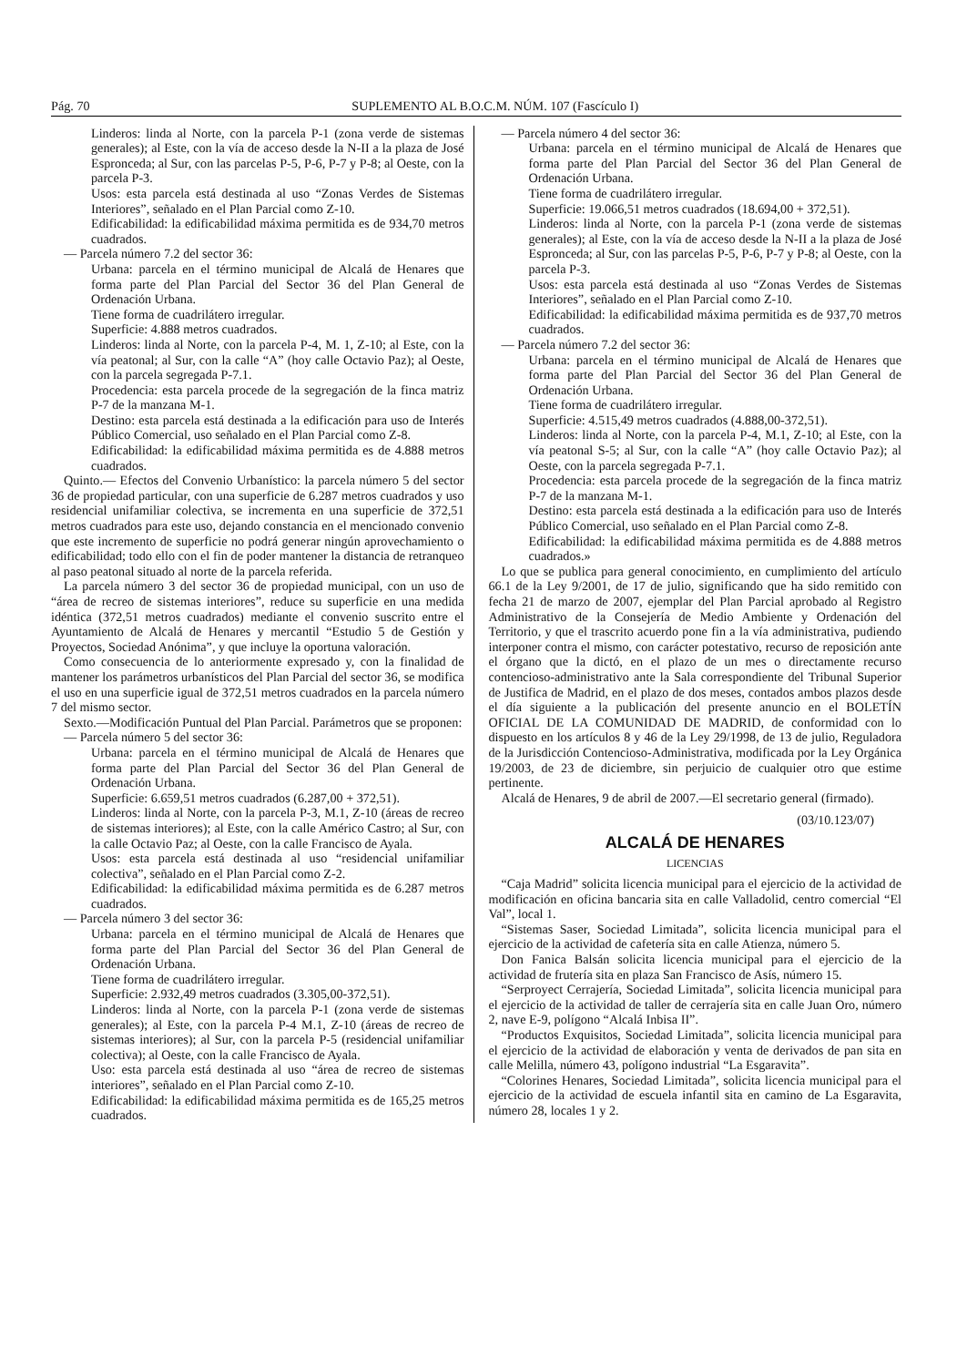Pág. 70 SUPLEMENTO AL B.O.C.M. NÚM. 107 (Fascículo I)
Linderos: linda al Norte, con la parcela P-1 (zona verde de sistemas generales); al Este, con la vía de acceso desde la N-II a la plaza de José Espronceda; al Sur, con las parcelas P-5, P-6, P-7 y P-8; al Oeste, con la parcela P-3.
Usos: esta parcela está destinada al uso “Zonas Verdes de Sistemas Interiores”, señalado en el Plan Parcial como Z-10.
Edificabilidad: la edificabilidad máxima permitida es de 934,70 metros cuadrados.
— Parcela número 7.2 del sector 36:
Urbana: parcela en el término municipal de Alcalá de Henares que forma parte del Plan Parcial del Sector 36 del Plan General de Ordenación Urbana.
Tiene forma de cuadrilátero irregular.
Superficie: 4.888 metros cuadrados.
Linderos: linda al Norte, con la parcela P-4, M. 1, Z-10; al Este, con la vía peatonal; al Sur, con la calle “A” (hoy calle Octavio Paz); al Oeste, con la parcela segregada P-7.1.
Procedencia: esta parcela procede de la segregación de la finca matriz P-7 de la manzana M-1.
Destino: esta parcela está destinada a la edificación para uso de Interés Público Comercial, uso señalado en el Plan Parcial como Z-8.
Edificabilidad: la edificabilidad máxima permitida es de 4.888 metros cuadrados.
Quinto.— Efectos del Convenio Urbanístico: la parcela número 5 del sector 36 de propiedad particular, con una superficie de 6.287 metros cuadrados y uso residencial unifamiliar colectiva, se incrementa en una superficie de 372,51 metros cuadrados para este uso, dejando constancia en el mencionado convenio que este incremento de superficie no podrá generar ningún aprovechamiento o edificabilidad; todo ello con el fin de poder mantener la distancia de retranqueo al paso peatonal situado al norte de la parcela referida.
La parcela número 3 del sector 36 de propiedad municipal, con un uso de “área de recreo de sistemas interiores”, reduce su superficie en una medida idéntica (372,51 metros cuadrados) mediante el convenio suscrito entre el Ayuntamiento de Alcalá de Henares y mercantil “Estudio 5 de Gestión y Proyectos, Sociedad Anónima”, y que incluye la oportuna valoración.
Como consecuencia de lo anteriormente expresado y, con la finalidad de mantener los parámetros urbanísticos del Plan Parcial del sector 36, se modifica el uso en una superficie igual de 372,51 metros cuadrados en la parcela número 7 del mismo sector.
Sexto.—Modificación Puntual del Plan Parcial. Parámetros que se proponen:
— Parcela número 5 del sector 36:
Urbana: parcela en el término municipal de Alcalá de Henares que forma parte del Plan Parcial del Sector 36 del Plan General de Ordenación Urbana.
Superficie: 6.659,51 metros cuadrados (6.287,00 + 372,51).
Linderos: linda al Norte, con la parcela P-3, M.1, Z-10 (áreas de recreo de sistemas interiores); al Este, con la calle Américo Castro; al Sur, con la calle Octavio Paz; al Oeste, con la calle Francisco de Ayala.
Usos: esta parcela está destinada al uso “residencial unifamiliar colectiva”, señalado en el Plan Parcial como Z-2.
Edificabilidad: la edificabilidad máxima permitida es de 6.287 metros cuadrados.
— Parcela número 3 del sector 36:
Urbana: parcela en el término municipal de Alcalá de Henares que forma parte del Plan Parcial del Sector 36 del Plan General de Ordenación Urbana.
Tiene forma de cuadrilátero irregular.
Superficie: 2.932,49 metros cuadrados (3.305,00-372,51).
Linderos: linda al Norte, con la parcela P-1 (zona verde de sistemas generales); al Este, con la parcela P-4 M.1, Z-10 (áreas de recreo de sistemas interiores); al Sur, con la parcela P-5 (residencial unifamiliar colectiva); al Oeste, con la calle Francisco de Ayala.
Uso: esta parcela está destinada al uso “área de recreo de sistemas interiores”, señalado en el Plan Parcial como Z-10.
Edificabilidad: la edificabilidad máxima permitida es de 165,25 metros cuadrados.
— Parcela número 4 del sector 36:
Urbana: parcela en el término municipal de Alcalá de Henares que forma parte del Plan Parcial del Sector 36 del Plan General de Ordenación Urbana.
Tiene forma de cuadrilátero irregular.
Superficie: 19.066,51 metros cuadrados (18.694,00 + 372,51).
Linderos: linda al Norte, con la parcela P-1 (zona verde de sistemas generales); al Este, con la vía de acceso desde la N-II a la plaza de José Espronceda; al Sur, con las parcelas P-5, P-6, P-7 y P-8; al Oeste, con la parcela P-3.
Usos: esta parcela está destinada al uso “Zonas Verdes de Sistemas Interiores”, señalado en el Plan Parcial como Z-10.
Edificabilidad: la edificabilidad máxima permitida es de 937,70 metros cuadrados.
— Parcela número 7.2 del sector 36:
Urbana: parcela en el término municipal de Alcalá de Henares que forma parte del Plan Parcial del Sector 36 del Plan General de Ordenación Urbana.
Tiene forma de cuadrilátero irregular.
Superficie: 4.515,49 metros cuadrados (4.888,00-372,51).
Linderos: linda al Norte, con la parcela P-4, M.1, Z-10; al Este, con la vía peatonal S-5; al Sur, con la calle “A” (hoy calle Octavio Paz); al Oeste, con la parcela segregada P-7.1.
Procedencia: esta parcela procede de la segregación de la finca matriz P-7 de la manzana M-1.
Destino: esta parcela está destinada a la edificación para uso de Interés Público Comercial, uso señalado en el Plan Parcial como Z-8.
Edificabilidad: la edificabilidad máxima permitida es de 4.888 metros cuadrados.»
Lo que se publica para general conocimiento, en cumplimiento del artículo 66.1 de la Ley 9/2001, de 17 de julio, significando que ha sido remitido con fecha 21 de marzo de 2007, ejemplar del Plan Parcial aprobado al Registro Administrativo de la Consejería de Medio Ambiente y Ordenación del Territorio, y que el trascrito acuerdo pone fin a la vía administrativa, pudiendo interponer contra el mismo, con carácter potestativo, recurso de reposición ante el órgano que la dictó, en el plazo de un mes o directamente recurso contencioso-administrativo ante la Sala correspondiente del Tribunal Superior de Justifica de Madrid, en el plazo de dos meses, contados ambos plazos desde el día siguiente a la publicación del presente anuncio en el BOLETÍN OFICIAL DE LA COMUNIDAD DE MADRID, de conformidad con lo dispuesto en los artículos 8 y 46 de la Ley 29/1998, de 13 de julio, Reguladora de la Jurisdicción Contencioso-Administrativa, modificada por la Ley Orgánica 19/2003, de 23 de diciembre, sin perjuicio de cualquier otro que estime pertinente.
Alcalá de Henares, 9 de abril de 2007.—El secretario general (firmado).
(03/10.123/07)
ALCALÁ DE HENARES
LICENCIAS
“Caja Madrid” solicita licencia municipal para el ejercicio de la actividad de modificación en oficina bancaria sita en calle Valladolid, centro comercial “El Val”, local 1.
“Sistemas Saser, Sociedad Limitada”, solicita licencia municipal para el ejercicio de la actividad de cafetería sita en calle Atienza, número 5.
Don Fanica Balsán solicita licencia municipal para el ejercicio de la actividad de frutería sita en plaza San Francisco de Asís, número 15.
“Serproyect Cerrajería, Sociedad Limitada”, solicita licencia municipal para el ejercicio de la actividad de taller de cerrajería sita en calle Juan Oro, número 2, nave E-9, polígono “Alcalá Inbisa II”.
“Productos Exquisitos, Sociedad Limitada”, solicita licencia municipal para el ejercicio de la actividad de elaboración y venta de derivados de pan sita en calle Melilla, número 43, polígono industrial “La Esgaravita”.
“Colorines Henares, Sociedad Limitada”, solicita licencia municipal para el ejercicio de la actividad de escuela infantil sita en camino de La Esgaravita, número 28, locales 1 y 2.